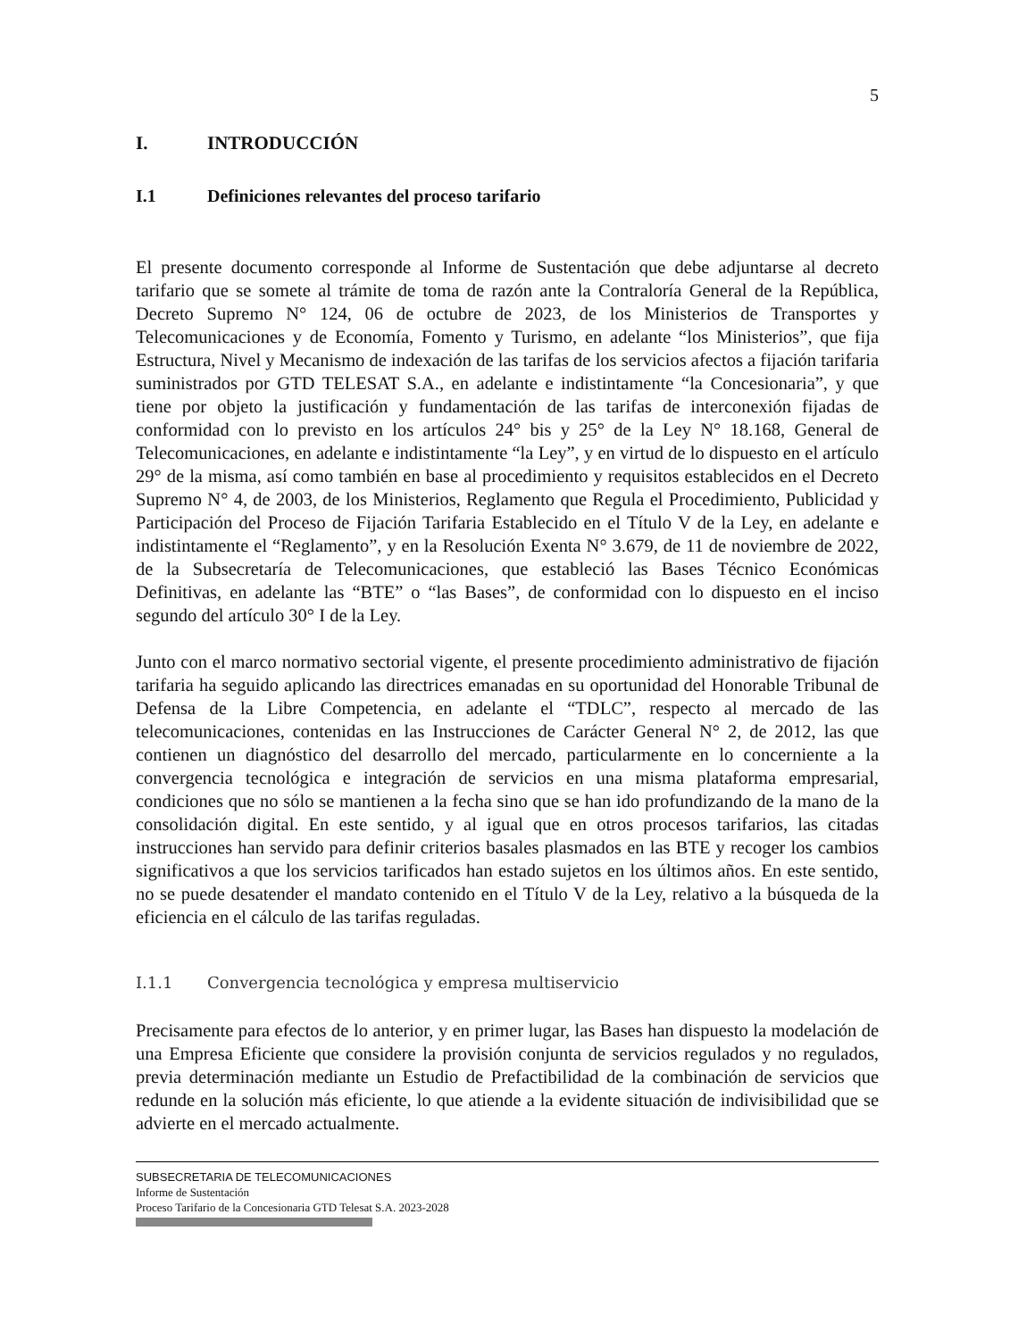5
I. INTRODUCCIÓN
I.1 Definiciones relevantes del proceso tarifario
El presente documento corresponde al Informe de Sustentación que debe adjuntarse al decreto tarifario que se somete al trámite de toma de razón ante la Contraloría General de la República, Decreto Supremo N° 124, 06 de octubre de 2023, de los Ministerios de Transportes y Telecomunicaciones y de Economía, Fomento y Turismo, en adelante “los Ministerios”, que fija Estructura, Nivel y Mecanismo de indexación de las tarifas de los servicios afectos a fijación tarifaria suministrados por GTD TELESAT S.A., en adelante e indistintamente “la Concesionaria”, y que tiene por objeto la justificación y fundamentación de las tarifas de interconexión fijadas de conformidad con lo previsto en los artículos 24° bis y 25° de la Ley N° 18.168, General de Telecomunicaciones, en adelante e indistintamente “la Ley”, y en virtud de lo dispuesto en el artículo 29° de la misma, así como también en base al procedimiento y requisitos establecidos en el Decreto Supremo N° 4, de 2003, de los Ministerios, Reglamento que Regula el Procedimiento, Publicidad y Participación del Proceso de Fijación Tarifaria Establecido en el Título V de la Ley, en adelante e indistintamente el “Reglamento”, y en la Resolución Exenta N° 3.679, de 11 de noviembre de 2022, de la Subsecretaría de Telecomunicaciones, que estableció las Bases Técnico Económicas Definitivas, en adelante las “BTE” o “las Bases”, de conformidad con lo dispuesto en el inciso segundo del artículo 30° I de la Ley.
Junto con el marco normativo sectorial vigente, el presente procedimiento administrativo de fijación tarifaria ha seguido aplicando las directrices emanadas en su oportunidad del Honorable Tribunal de Defensa de la Libre Competencia, en adelante el “TDLC”, respecto al mercado de las telecomunicaciones, contenidas en las Instrucciones de Carácter General N° 2, de 2012, las que contienen un diagnóstico del desarrollo del mercado, particularmente en lo concerniente a la convergencia tecnológica e integración de servicios en una misma plataforma empresarial, condiciones que no sólo se mantienen a la fecha sino que se han ido profundizando de la mano de la consolidación digital. En este sentido, y al igual que en otros procesos tarifarios, las citadas instrucciones han servido para definir criterios basales plasmados en las BTE y recoger los cambios significativos a que los servicios tarificados han estado sujetos en los últimos años. En este sentido, no se puede desatender el mandato contenido en el Título V de la Ley, relativo a la búsqueda de la eficiencia en el cálculo de las tarifas reguladas.
I.1.1 Convergencia tecnológica y empresa multiservicio
Precisamente para efectos de lo anterior, y en primer lugar, las Bases han dispuesto la modelación de una Empresa Eficiente que considere la provisión conjunta de servicios regulados y no regulados, previa determinación mediante un Estudio de Prefactibilidad de la combinación de servicios que redunde en la solución más eficiente, lo que atiende a la evidente situación de indivisibilidad que se advierte en el mercado actualmente.
SUBSECRETARIA DE TELECOMUNICACIONES
Informe de Sustentación
Proceso Tarifario de la Concesionaria GTD Telesat S.A. 2023-2028